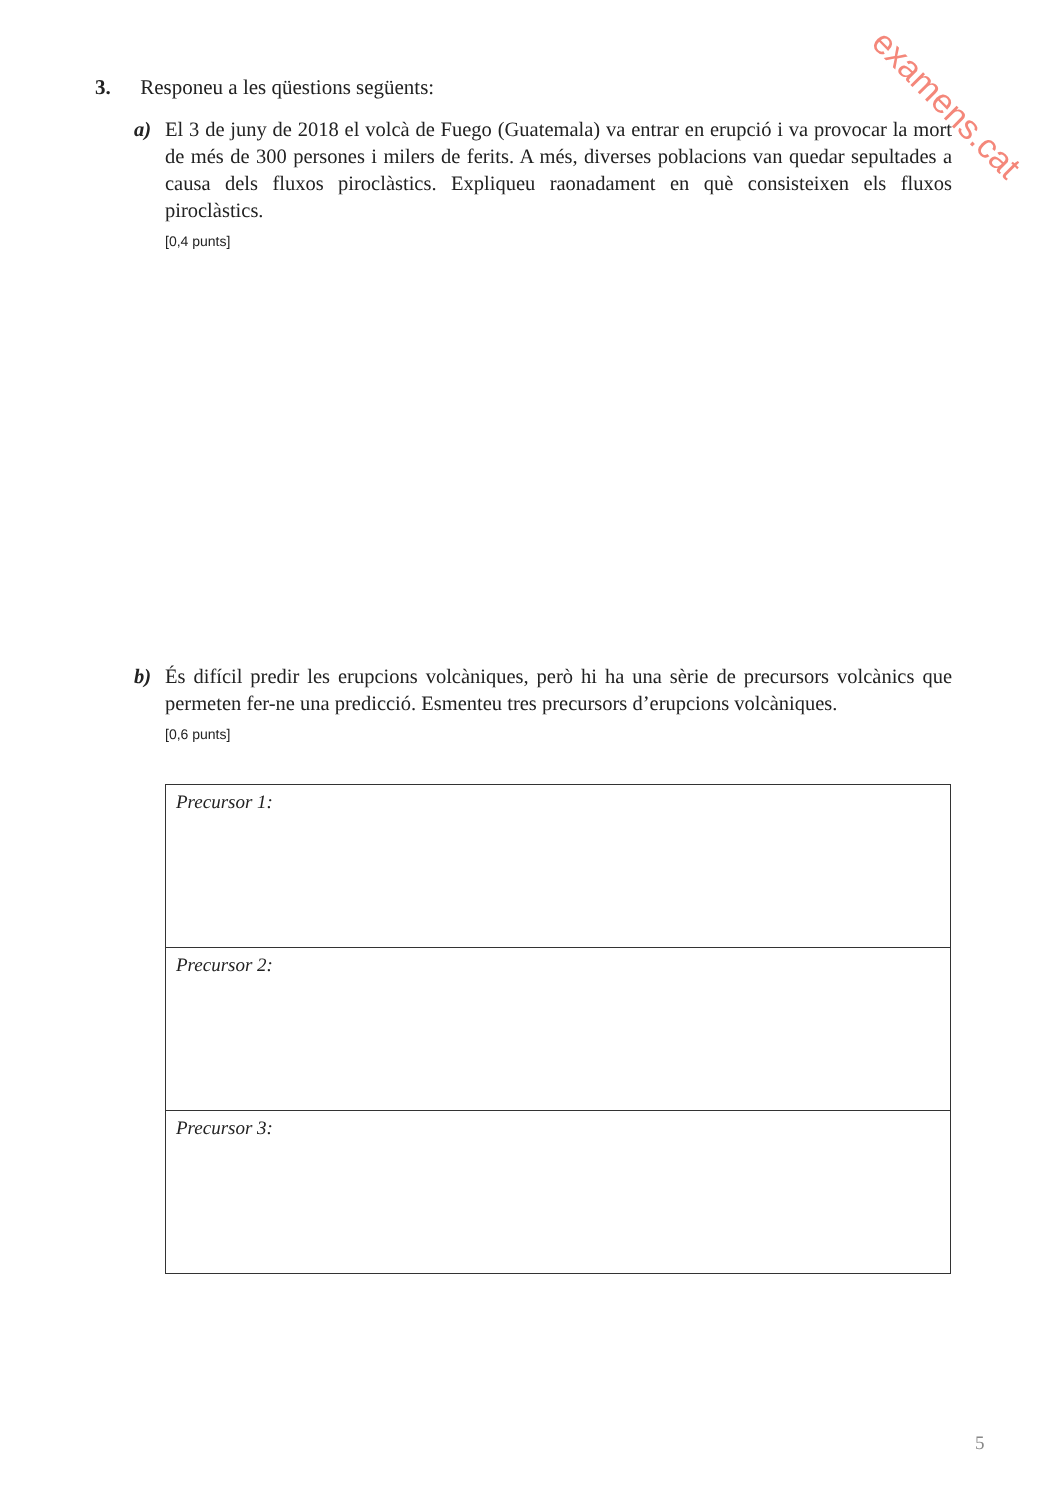examens.cat
3. Responeu a les qüestions següents:
a)
El 3 de juny de 2018 el volcà de Fuego (Guatemala) va entrar en erupció i va provocar la mort de més de 300 persones i milers de ferits. A més, diverses poblacions van quedar sepultades a causa dels fluxos piroclàstics. Expliqueu raonadament en què consisteixen els fluxos piroclàstics.
[0,4 punts]
b)
És difícil predir les erupcions volcàniques, però hi ha una sèrie de precursors volcànics que permeten fer-ne una predicció. Esmenteu tres precursors d’erupcions volcàniques.
[0,6 punts]
| Precursor 1: |
| Precursor 2: |
| Precursor 3: |
5